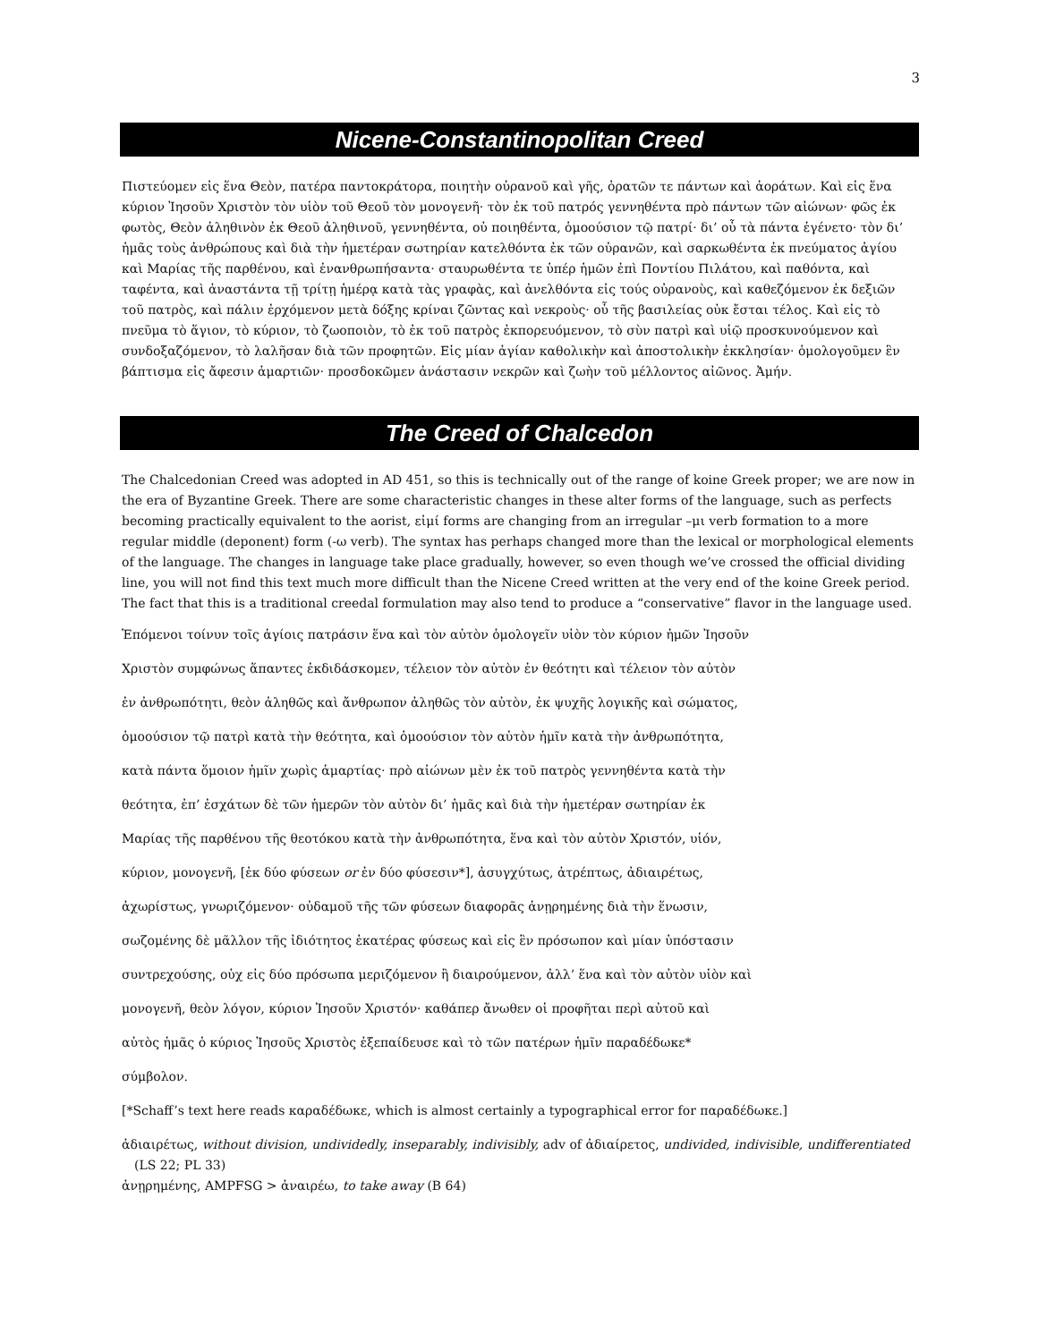3
Nicene-Constantinopolitan Creed
Πιστεύομεν εἰς ἕνα Θεὸν, πατέρα παντοκράτορα, ποιητὴν οὐρανοῦ καὶ γῆς, ὁρατῶν τε πάντων καὶ ἀοράτων. Καὶ εἰς ἕνα κύριον Ἰησοῦν Χριστὸν τὸν υἱὸν τοῦ Θεοῦ τὸν μονογενῆ· τὸν ἐκ τοῦ πατρός γεννηθέντα πρὸ πάντων τῶν αἰώνων· φῶς ἐκ φωτὸς, Θεὸν ἀληθινὸν ἐκ Θεοῦ ἀληθινοῦ, γεννηθέντα, οὐ ποιηθέντα, ὁμοούσιον τῷ πατρί· δι’ οὗ τὰ πάντα ἐγένετο· τὸν δι’ ἡμᾶς τοὺς ἀνθρώπους καὶ διὰ τὴν ἡμετέραν σωτηρίαν κατελθόντα ἐκ τῶν οὐρανῶν, καὶ σαρκωθέντα ἐκ πνεύματος ἁγίου καὶ Μαρίας τῆς παρθένου, καὶ ἐνανθρωπήσαντα· σταυρωθέντα τε ὑπέρ ἡμῶν ἐπὶ Ποντίου Πιλάτου, καὶ παθόντα, καὶ ταφέντα, καὶ ἀναστάντα τῇ τρίτῃ ἡμέρᾳ κατὰ τὰς γραφὰς, καὶ ἀνελθόντα εἰς τούς οὐρανοὺς, καὶ καθεζόμενον ἐκ δεξιῶν τοῦ πατρὸς, καὶ πάλιν ἐρχόμενον μετὰ δόξης κρίναι ζῶντας καὶ νεκροὺς· οὗ τῆς βασιλείας οὐκ ἔσται τέλος. Καὶ εἰς τὸ πνεῦμα τὸ ἅγιον, τὸ κύριον, τὸ ζωοποιὸν, τὸ ἐκ τοῦ πατρὸς ἐκπορευόμενον, τὸ σὺν πατρὶ καὶ υἱῷ προσκυνούμενον καὶ συνδοξαζόμενον, τὸ λαλῆσαν διὰ τῶν προφητῶν. Εἰς μίαν ἁγίαν καθολικὴν καὶ ἀποστολικὴν ἐκκλησίαν· ὁμολογοῦμεν ἓν βάπτισμα εἰς ἄφεσιν ἁμαρτιῶν· προσδοκῶμεν ἀνάστασιν νεκρῶν καὶ ζωὴν τοῦ μέλλοντος αἰῶνος. Ἀμήν.
The Creed of Chalcedon
The Chalcedonian Creed was adopted in AD 451, so this is technically out of the range of koine Greek proper; we are now in the era of Byzantine Greek. There are some characteristic changes in these alter forms of the language, such as perfects becoming practically equivalent to the aorist, εἰμί forms are changing from an irregular –μι verb formation to a more regular middle (deponent) form (-ω verb). The syntax has perhaps changed more than the lexical or morphological elements of the language. The changes in language take place gradually, however, so even though we’ve crossed the official dividing line, you will not find this text much more difficult than the Nicene Creed written at the very end of the koine Greek period. The fact that this is a traditional creedal formulation may also tend to produce a “conservative” flavor in the language used.
Ἑπόμενοι τοίνυν τοῖς ἁγίοις πατράσιν ἕνα καὶ τὸν αὐτὸν ὁμολογεῖν υἱὸν τὸν κύριον ἡμῶν Ἰησοῦν
Χριστὸν συμφώνως ἅπαντες ἐκδιδάσκομεν, τέλειον τὸν αὐτὸν ἐν θεότητι καὶ τέλειον τὸν αὐτὸν
ἐν ἀνθρωπότητι, θεὸν ἀληθῶς καὶ ἄνθρωπον ἀληθῶς τὸν αὐτὸν, ἐκ ψυχῆς λογικῆς καὶ σώματος,
ὁμοούσιον τῷ πατρὶ κατὰ τὴν θεότητα, καὶ ὁμοούσιον τὸν αὐτὸν ἡμῖν κατὰ τὴν ἀνθρωπότητα,
κατὰ πάντα ὅμοιον ἡμῖν χωρὶς ἁμαρτίας· πρὸ αἰώνων μὲν ἐκ τοῦ πατρὸς γεννηθέντα κατὰ τὴν
θεότητα, ἐπ’ ἐσχάτων δὲ τῶν ἡμερῶν τὸν αὐτὸν δι’ ἡμᾶς καὶ διὰ τὴν ἡμετέραν σωτηρίαν ἐκ
Μαρίας τῆς παρθένου τῆς θεοτόκου κατὰ τὴν ἀνθρωπότητα, ἕνα καὶ τὸν αὐτὸν Χριστόν, υἱόν,
κύριον, μονογενῆ, [ἐκ δύο φύσεων or ἐν δύο φύσεσιν*], ἀσυγχύτως, ἀτρέπτως, ἀδιαιρέτως,
ἀχωρίστως, γνωριζόμενον· οὐδαμοῦ τῆς τῶν φύσεων διαφορᾶς ἀνῃρημένης διὰ τὴν ἕνωσιν,
σωζομένης δὲ μᾶλλον τῆς ἰδιότητος ἑκατέρας φύσεως καὶ εἰς ἓν πρόσωπον καὶ μίαν ὑπόστασιν
συντρεχούσης, οὐχ εἰς δύο πρόσωπα μεριζόμενον ἢ διαιρούμενον, ἀλλ’ ἕνα καὶ τὸν αὐτὸν υἱὸν καὶ
μονογενῆ, θεὸν λόγον, κύριον Ἰησοῦν Χριστόν· καθάπερ ἄνωθεν οἱ προφῆται περὶ αὐτοῦ καὶ
αὐτὸς ἡμᾶς ὁ κύριος Ἰησοῦς Χριστὸς ἐξεπαίδευσε καὶ τὸ τῶν πατέρων ἡμῖν παραδέδωκε*
σύμβολον.
[*Schaff’s text here reads καραδέδωκε, which is almost certainly a typographical error for παραδέδωκε.]
ἀδιαιρέτως, without division, undividedly, inseparably, indivisibly, adv of ἀδιαίρετος, undivided, indivisible, undifferentiated (LS 22; PL 33)
ἀνῃρημένης, AMPFSG > ἀναιρέω, to take away (B 64)